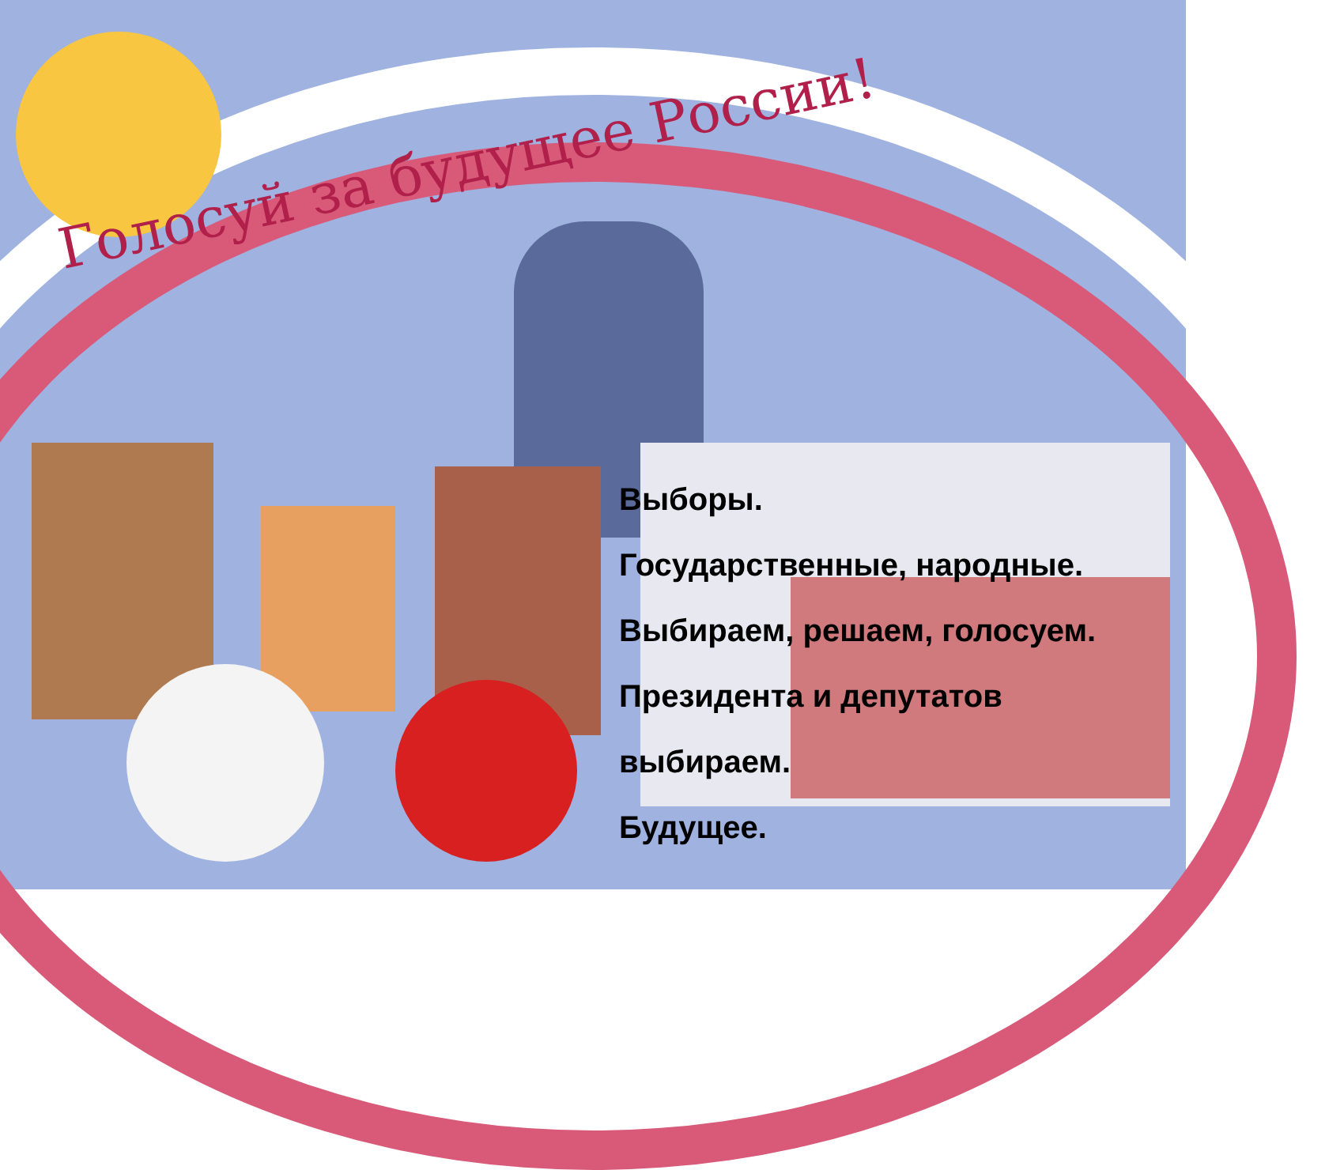Голосуй за будущее России!
Выборы.
Государственные, народные.
Выбираем, решаем, голосуем.
Президента и депутатов
выбираем.
Будущее.